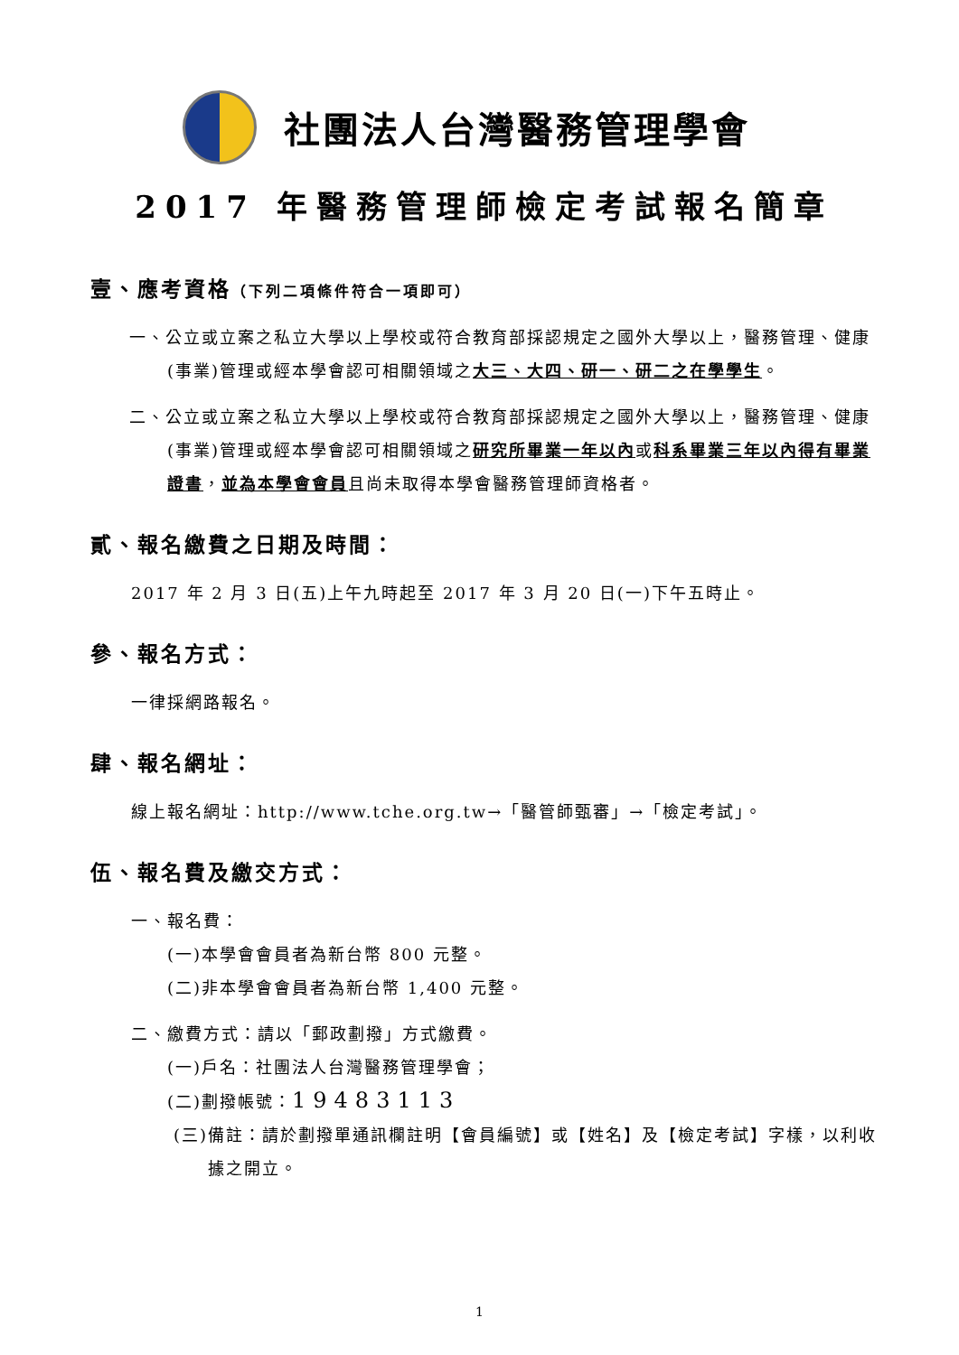社團法人台灣醫務管理學會
2017 年醫務管理師檢定考試報名簡章
壹、應考資格（下列二項條件符合一項即可）
一、公立或立案之私立大學以上學校或符合教育部採認規定之國外大學以上，醫務管理、健康(事業)管理或經本學會認可相關領域之大三、大四、研一、研二之在學學生。
二、公立或立案之私立大學以上學校或符合教育部採認規定之國外大學以上，醫務管理、健康(事業)管理或經本學會認可相關領域之研究所畢業一年以內或科系畢業三年以內得有畢業證書，並為本學會會員且尚未取得本學會醫務管理師資格者。
貳、報名繳費之日期及時間：
2017 年 2 月 3 日(五)上午九時起至 2017 年 3 月 20 日(一)下午五時止。
參、報名方式：
一律採網路報名。
肆、報名網址：
線上報名網址：http://www.tche.org.tw→「醫管師甄審」→「檢定考試」。
伍、報名費及繳交方式：
一、報名費：
(一)本學會會員者為新台幣 800 元整。
(二)非本學會會員者為新台幣 1,400 元整。
二、繳費方式：請以「郵政劃撥」方式繳費。
(一)戶名：社團法人台灣醫務管理學會；
(二)劃撥帳號：19483113
(三)備註：請於劃撥單通訊欄註明【會員編號】或【姓名】及【檢定考試】字樣，以利收據之開立。
1